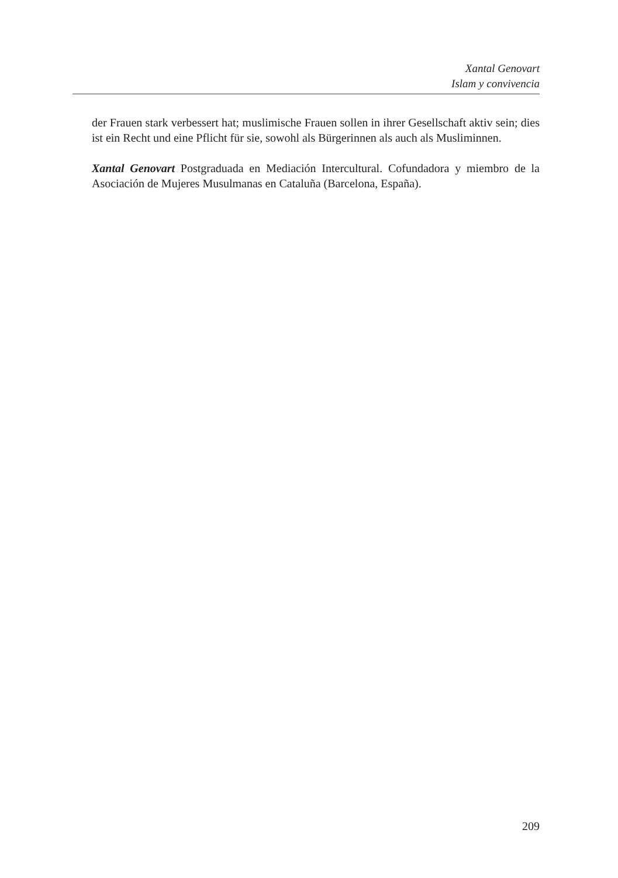Xantal Genovart
Islam y convivencia
der Frauen stark verbessert hat; muslimische Frauen sollen in ihrer Gesellschaft aktiv sein; dies ist ein Recht und eine Pflicht für sie, sowohl als Bürgerinnen als auch als Musliminnen.
Xantal Genovart Postgraduada en Mediación Intercultural. Cofundadora y miembro de la Asociación de Mujeres Musulmanas en Cataluña (Barcelona, España).
209